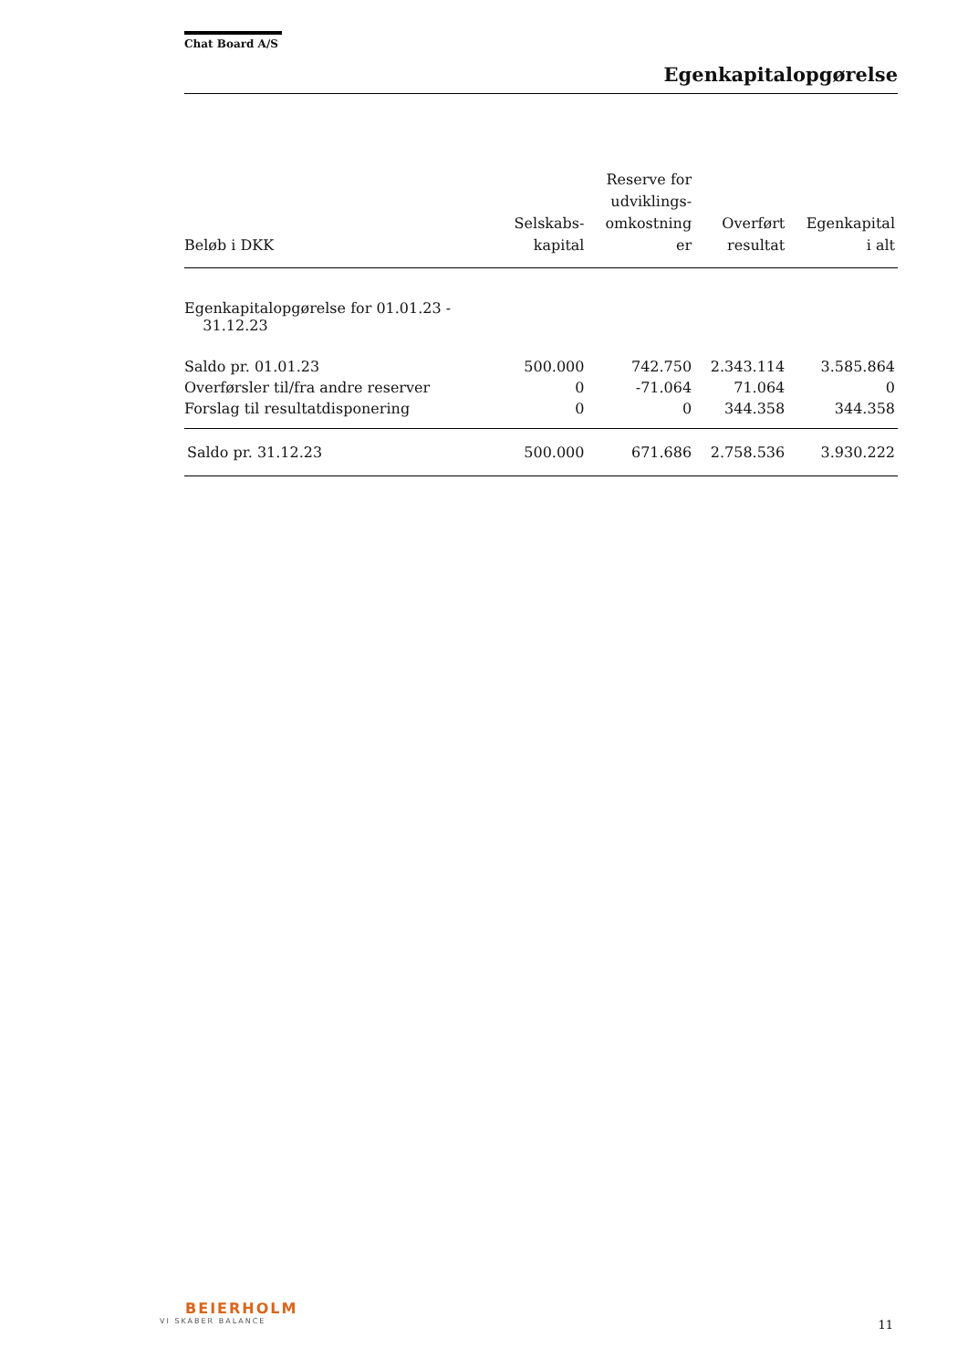Chat Board A/S
Egenkapitalopgørelse
| Beløb i DKK | Selskabs- kapital | Reserve for udviklings- omkostning er | Overført resultat | Egenkapital i alt |
| --- | --- | --- | --- | --- |
| Egenkapitalopgørelse for 01.01.23 - 31.12.23 | | | | |
| Saldo pr. 01.01.23 | 500.000 | 742.750 | 2.343.114 | 3.585.864 |
| Overførsler til/fra andre reserver | 0 | -71.064 | 71.064 | 0 |
| Forslag til resultatdisponering | 0 | 0 | 344.358 | 344.358 |
| Saldo pr. 31.12.23 | 500.000 | 671.686 | 2.758.536 | 3.930.222 |
BEIERHOLM
VI SKABER BALANCE
11